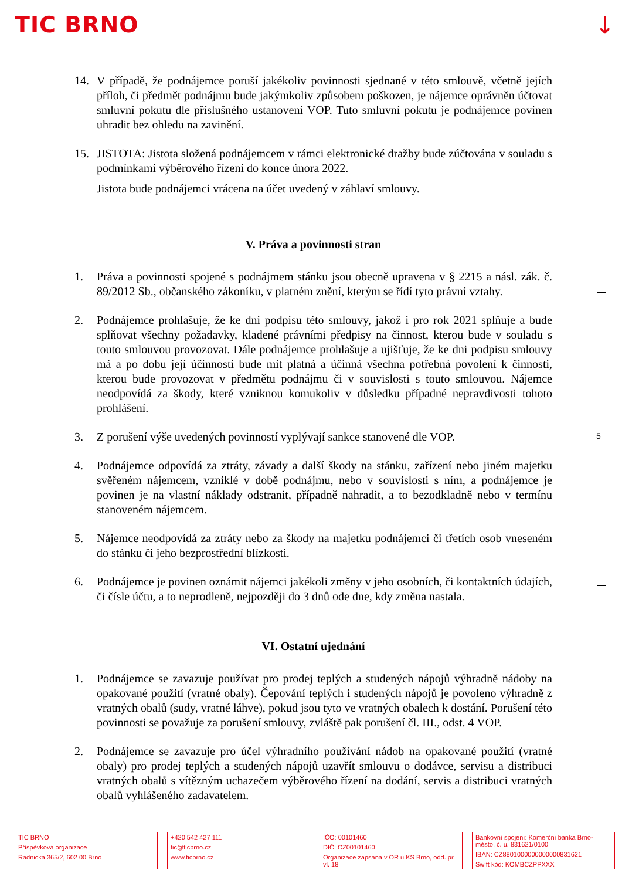TIC BRNO ↓
14. V případě, že podnájemce poruší jakékoliv povinnosti sjednané v této smlouvě, včetně jejích příloh, či předmět podnájmu bude jakýmkoliv způsobem poškozen, je nájemce oprávněn účtovat smluvní pokutu dle příslušného ustanovení VOP. Tuto smluvní pokutu je podnájemce povinen uhradit bez ohledu na zavinění.
15. JISTOTA: Jistota složená podnájemcem v rámci elektronické dražby bude zúčtována v souladu s podmínkami výběrového řízení do konce února 2022.
Jistota bude podnájemci vrácena na účet uvedený v záhlaví smlouvy.
V. Práva a povinnosti stran
1. Práva a povinnosti spojené s podnájmem stánku jsou obecně upravena v § 2215 a násl. zák. č. 89/2012 Sb., občanského zákoníku, v platném znění, kterým se řídí tyto právní vztahy.
2. Podnájemce prohlašuje, že ke dni podpisu této smlouvy, jakož i pro rok 2021 splňuje a bude splňovat všechny požadavky, kladené právními předpisy na činnost, kterou bude v souladu s touto smlouvou provozovat. Dále podnájemce prohlašuje a ujišťuje, že ke dni podpisu smlouvy má a po dobu její účinnosti bude mít platná a účinná všechna potřebná povolení k činnosti, kterou bude provozovat v předmětu podnájmu či v souvislosti s touto smlouvou. Nájemce neodpovídá za škody, které vzniknou komukoliv v důsledku případné nepravdivosti tohoto prohlášení.
3. Z porušení výše uvedených povinností vyplývají sankce stanovené dle VOP.
4. Podnájemce odpovídá za ztráty, závady a další škody na stánku, zařízení nebo jiném majetku svěřeném nájemcem, vzniklé v době podnájmu, nebo v souvislosti s ním, a podnájemce je povinen je na vlastní náklady odstranit, případně nahradit, a to bezodkladně nebo v termínu stanoveném nájemcem.
5. Nájemce neodpovídá za ztráty nebo za škody na majetku podnájemci či třetích osob vneseném do stánku či jeho bezprostřední blízkosti.
6. Podnájemce je povinen oznámit nájemci jakékoli změny v jeho osobních, či kontaktních údajích, či čísle účtu, a to neprodleně, nejpozději do 3 dnů ode dne, kdy změna nastala.
VI. Ostatní ujednání
1. Podnájemce se zavazuje používat pro prodej teplých a studených nápojů výhradně nádoby na opakované použití (vratné obaly). Čepování teplých i studených nápojů je povoleno výhradně z vratných obalů (sudy, vratné láhve), pokud jsou tyto ve vratných obalech k dostání. Porušení této povinnosti se považuje za porušení smlouvy, zvláště pak porušení čl. III., odst. 4 VOP.
2. Podnájemce se zavazuje pro účel výhradního používání nádob na opakované použití (vratné obaly) pro prodej teplých a studených nápojů uzavřít smlouvu o dodávce, servisu a distribuci vratných obalů s vítězným uchazečem výběrového řízení na dodání, servis a distribuci vratných obalů vyhlášeného zadavatelem.
5
TIC BRNO
Příspěvková organizace
Radnická 365/2, 602 00 Brno
+420 542 427 111
tic@ticbrno.cz
www.ticbrno.cz
IČO: 00101460
DIČ: CZ00101460
Organizace zapsaná v OR u KS Brno, odd. pr. vl. 18
Bankovní spojení: Komerční banka Brno-město, č. ú. 831621/0100
IBAN: CZ8801000000000000831621
Swift kód: KOMBCZPPXXX